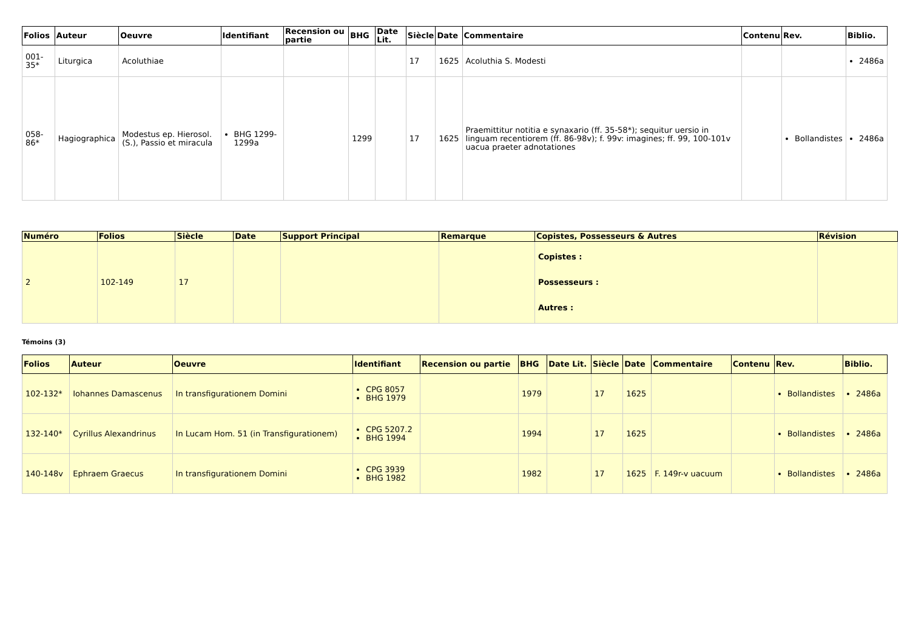| Folios | Auteur | Oeuvre | Identifiant | Recension ou partie | BHG | Date Lit. | Siècle | Date | Commentaire | Contenu | Rev. | Biblio. |
| --- | --- | --- | --- | --- | --- | --- | --- | --- | --- | --- | --- | --- |
| 001-35* | Liturgica | Acoluthiae | | | | | 17 | 1625 | Acoluthia S. Modesti | | | 2486a |
| 058-86* | Hagiographica | Modestus ep. Hierosol. (S.), Passio et miracula | BHG 1299-1299a | | 1299 | | 17 | 1625 | Praemittitur notitia e synaxario (ff. 35-58*); sequitur uersio in linguam recentiorem (ff. 86-98v); f. 99v: imagines; ff. 99, 100-101v uacua praeter adnotationes | | Bollandistes | 2486a |
| Numéro | Folios | Siècle | Date | Support Principal | Remarque | Copistes, Possesseurs & Autres | Révision |
| --- | --- | --- | --- | --- | --- | --- | --- |
| 2 | 102-149 | 17 | | | | Copistes : Possesseurs : Autres : | |
Témoins (3)
| Folios | Auteur | Oeuvre | Identifiant | Recension ou partie | BHG | Date Lit. | Siècle | Date | Commentaire | Contenu | Rev. | Biblio. |
| --- | --- | --- | --- | --- | --- | --- | --- | --- | --- | --- | --- | --- |
| 102-132* | Iohannes Damascenus | In transfigurationem Domini | CPG 8057 BHG 1979 | | 1979 | | 17 | 1625 | | | Bollandistes | 2486a |
| 132-140* | Cyrillus Alexandrinus | In Lucam Hom. 51 (in Transfigurationem) | CPG 5207.2 BHG 1994 | | 1994 | | 17 | 1625 | | | Bollandistes | 2486a |
| 140-148v | Ephraem Graecus | In transfigurationem Domini | CPG 3939 BHG 1982 | | 1982 | | 17 | 1625 | F. 149r-v uacuum | | Bollandistes | 2486a |